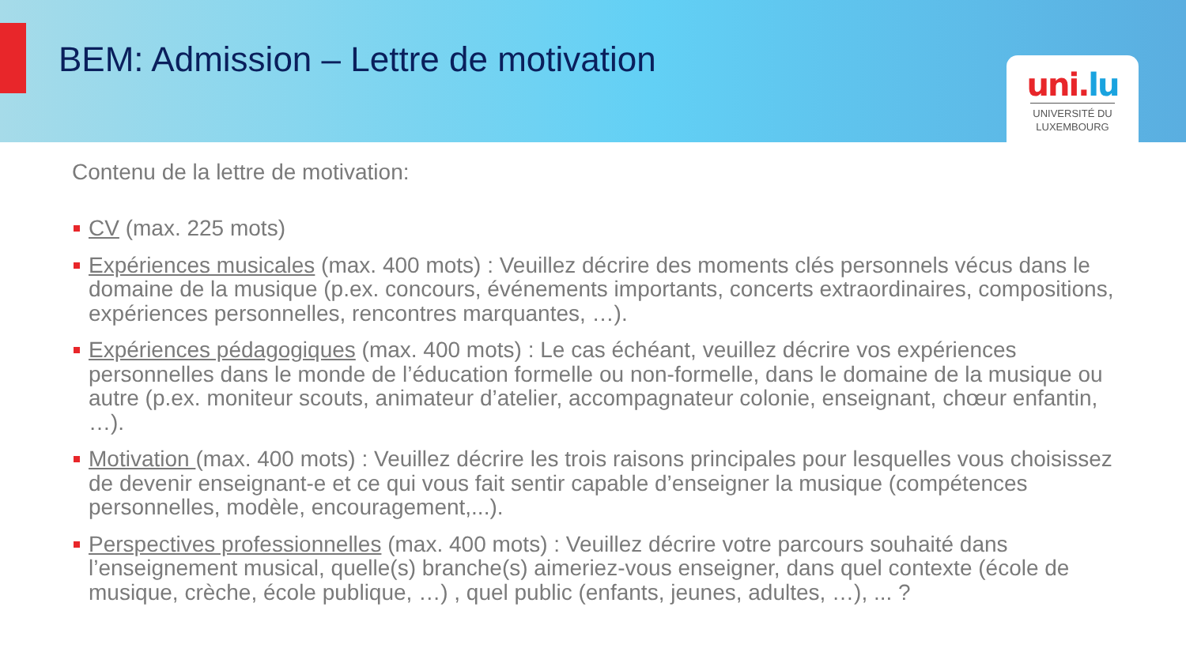BEM: Admission – Lettre de motivation
uni.lu
UNIVERSITÉ DU
LUXEMBOURG
Contenu de la lettre de motivation:
CV (max. 225 mots)
Expériences musicales (max. 400 mots) : Veuillez décrire des moments clés personnels vécus dans le domaine de la musique (p.ex. concours, événements importants, concerts extraordinaires, compositions, expériences personnelles, rencontres marquantes, …).
Expériences pédagogiques (max. 400 mots) : Le cas échéant, veuillez décrire vos expériences personnelles dans le monde de l’éducation formelle ou non-formelle, dans le domaine de la musique ou autre (p.ex. moniteur scouts, animateur d’atelier, accompagnateur colonie, enseignant, chœur enfantin, …).
Motivation (max. 400 mots) : Veuillez décrire les trois raisons principales pour lesquelles vous choisissez de devenir enseignant-e et ce qui vous fait sentir capable d’enseigner la musique (compétences personnelles, modèle, encouragement,...).
Perspectives professionnelles (max. 400 mots) : Veuillez décrire votre parcours souhaité dans l’enseignement musical, quelle(s) branche(s) aimeriez-vous enseigner, dans quel contexte (école de musique, crèche, école publique, …) , quel public (enfants, jeunes, adultes, …), ... ?